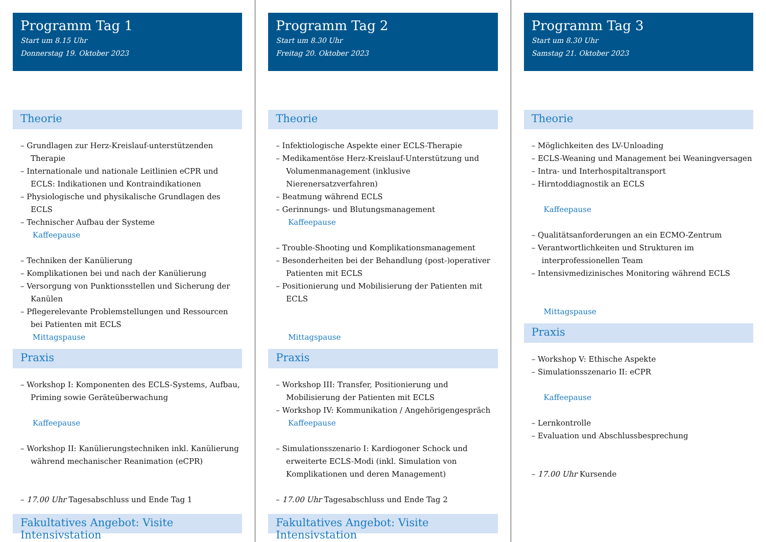Programm Tag 1
Start um 8.15 Uhr
Donnerstag 19. Oktober 2023
Theorie
– Grundlagen zur Herz-Kreislauf-unterstützenden Therapie
– Internationale und nationale Leitlinien eCPR und ECLS: Indikationen und Kontraindikationen
– Physiologische und physikalische Grundlagen des ECLS
– Technischer Aufbau der Systeme
Kaffeepause
– Techniken der Kanülierung
– Komplikationen bei und nach der Kanülierung
– Versorgung von Punktionsstellen und Sicherung der Kanülen
– Pflegerelevante Problemstellungen und Ressourcen bei Patienten mit ECLS
Mittagspause
Praxis
– Workshop I: Komponenten des ECLS-Systems, Aufbau, Priming sowie Geräteüberwachung
Kaffeepause
– Workshop II: Kanülierungstechniken inkl. Kanülierung während mechanischer Reanimation (eCPR)
– 17.00 Uhr Tagesabschluss und Ende Tag 1
Fakultatives Angebot: Visite Intensivstation
Programm Tag 2
Start um 8.30 Uhr
Freitag 20. Oktober 2023
Theorie
– Infektiologische Aspekte einer ECLS-Therapie
– Medikamentöse Herz-Kreislauf-Unterstützung und Volumenmanagement (inklusive Nierenersatzverfahren)
– Beatmung während ECLS
– Gerinnungs- und Blutungsmanagement
Kaffeepause
– Trouble-Shooting und Komplikationsmanagement
– Besonderheiten bei der Behandlung (post-)operativer Patienten mit ECLS
– Positionierung und Mobilisierung der Patienten mit ECLS
Mittagspause
Praxis
– Workshop III: Transfer, Positionierung und Mobilisierung der Patienten mit ECLS
– Workshop IV: Kommunikation / Angehörigengespräch
Kaffeepause
– Simulationsszenario I: Kardiogoner Schock und erweiterte ECLS-Modi (inkl. Simulation von Komplikationen und deren Management)
– 17.00 Uhr Tagesabschluss und Ende Tag 2
Fakultatives Angebot: Visite Intensivstation
Programm Tag 3
Start um 8.30 Uhr
Samstag 21. Oktober 2023
Theorie
– Möglichkeiten des LV-Unloading
– ECLS-Weaning und Management bei Weaningversagen
– Intra- und Interhospitaltransport
– Hirntoddiagnostik an ECLS
Kaffeepause
– Qualitätsanforderungen an ein ECMO-Zentrum
– Verantwortlichkeiten und Strukturen im interprofessionellen Team
– Intensivmedizinisches Monitoring während ECLS
Mittagspause
Praxis
– Workshop V: Ethische Aspekte
– Simulationsszenario II: eCPR
Kaffeepause
– Lernkontrolle
– Evaluation und Abschlussbesprechung
– 17.00 Uhr Kursende